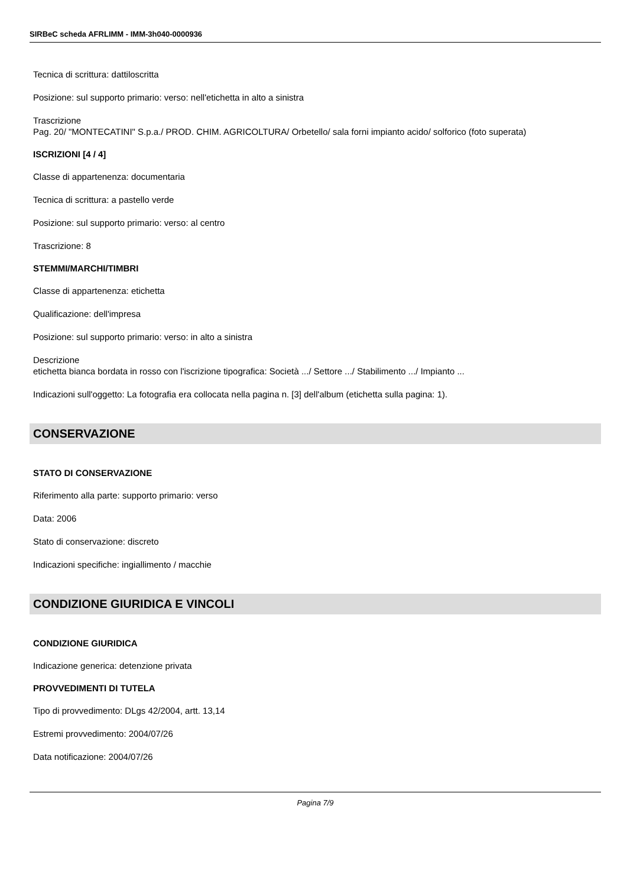SIRBeC scheda AFRLIMM - IMM-3h040-0000936
Tecnica di scrittura: dattiloscritta
Posizione: sul supporto primario: verso: nell'etichetta in alto a sinistra
Trascrizione
Pag. 20/ "MONTECATINI" S.p.a./ PROD. CHIM. AGRICOLTURA/ Orbetello/ sala forni impianto acido/ solforico (foto superata)
ISCRIZIONI [4 / 4]
Classe di appartenenza: documentaria
Tecnica di scrittura: a pastello verde
Posizione: sul supporto primario: verso: al centro
Trascrizione: 8
STEMMI/MARCHI/TIMBRI
Classe di appartenenza: etichetta
Qualificazione: dell'impresa
Posizione: sul supporto primario: verso: in alto a sinistra
Descrizione
etichetta bianca bordata in rosso con l'iscrizione tipografica: Società .../ Settore .../ Stabilimento .../ Impianto ...
Indicazioni sull'oggetto: La fotografia era collocata nella pagina n. [3] dell'album (etichetta sulla pagina: 1).
CONSERVAZIONE
STATO DI CONSERVAZIONE
Riferimento alla parte: supporto primario: verso
Data: 2006
Stato di conservazione: discreto
Indicazioni specifiche: ingiallimento / macchie
CONDIZIONE GIURIDICA E VINCOLI
CONDIZIONE GIURIDICA
Indicazione generica: detenzione privata
PROVVEDIMENTI DI TUTELA
Tipo di provvedimento: DLgs 42/2004, artt. 13,14
Estremi provvedimento: 2004/07/26
Data notificazione: 2004/07/26
Pagina 7/9